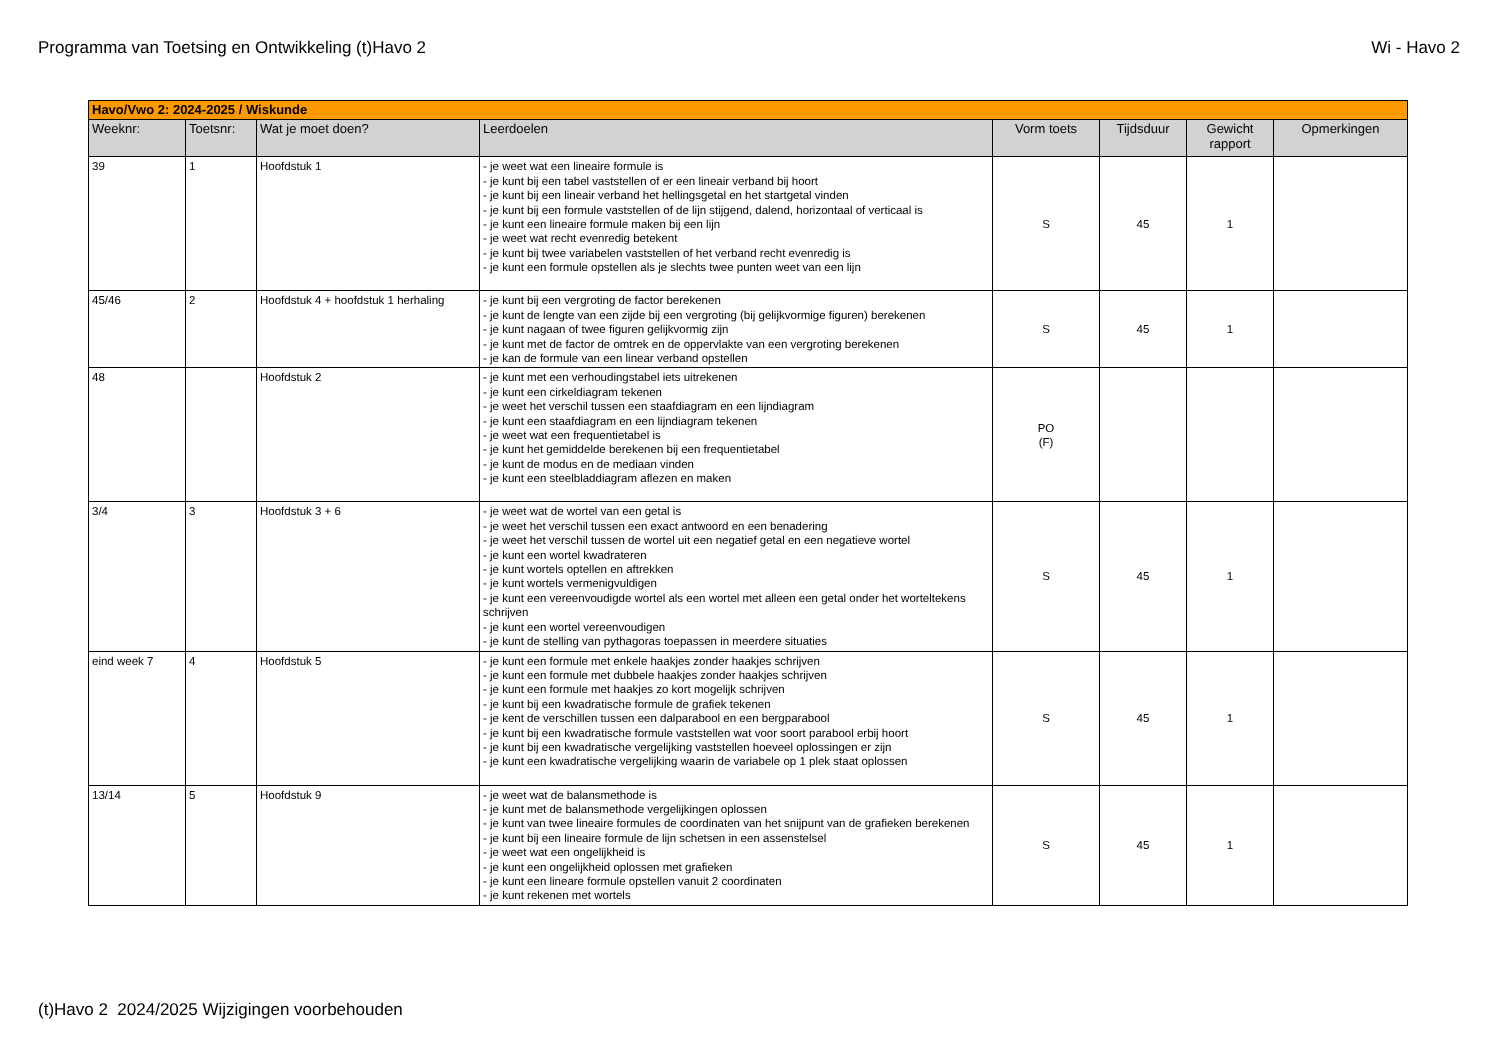Programma van Toetsing en Ontwikkeling (t)Havo 2 Wi - Havo 2
| Havo/Vwo 2: 2024-2025 / Wiskunde | | | | | | | |
| Weeknr: | Toetsnr: | Wat je moet doen? | Leerdoelen | Vorm toets | Tijdsduur | Gewicht rapport | Opmerkingen |
| 39 | 1 | Hoofdstuk 1 | - je weet wat een lineaire formule is - je kunt bij een tabel vaststellen of er een lineair verband bij hoort - je kunt bij een lineair verband het hellingsgetal en het startgetal vinden - je kunt bij een formule vaststellen of de lijn stijgend, dalend, horizontaal of verticaal is - je kunt een lineaire formule maken bij een lijn - je weet wat recht evenredig betekent - je kunt bij twee variabelen vaststellen of het verband recht evenredig is - je kunt een formule opstellen als je slechts twee punten weet van een lijn | S | 45 | 1 | |
| 45/46 | 2 | Hoofdstuk 4 + hoofdstuk 1 herhaling | - je kunt bij een vergroting de factor berekenen - je kunt de lengte van een zijde bij een vergroting (bij gelijkvormige figuren) berekenen - je kunt nagaan of twee figuren gelijkvormig zijn - je kunt met de factor de omtrek en de oppervlakte van een vergroting berekenen - je kan de formule van een linear verband opstellen | S | 45 | 1 | |
| 48 | | Hoofdstuk 2 | - je kunt met een verhoudingstabel iets uitrekenen - je kunt een cirkeldiagram tekenen - je weet het verschil tussen een staafdiagram en een lijndiagram - je kunt een staafdiagram en een lijndiagram tekenen - je weet wat een frequentietabel is - je kunt het gemiddelde berekenen bij een frequentietabel - je kunt de modus en de mediaan vinden - je kunt een steelbladdiagram aflezen en maken | PO (F) | | | |
| 3/4 | 3 | Hoofdstuk 3 + 6 | - je weet wat de wortel van een getal is - je weet het verschil tussen een exact antwoord en een benadering - je weet het verschil tussen de wortel uit een negatief getal en een negatieve wortel - je kunt een wortel kwadrateren - je kunt wortels optellen en aftrekken - je kunt wortels vermenigvuldigen - je kunt een vereenvoudigde wortel als een wortel met alleen een getal onder het worteltekens schrijven - je kunt een wortel vereenvoudigen - je kunt de stelling van pythagoras toepassen in meerdere situaties | S | 45 | 1 | |
| eind week 7 | 4 | Hoofdstuk 5 | - je kunt een formule met enkele haakjes zonder haakjes schrijven - je kunt een formule met dubbele haakjes zonder haakjes schrijven - je kunt een formule met haakjes zo kort mogelijk schrijven - je kunt bij een kwadratische formule de grafiek tekenen - je kent de verschillen tussen een dalparabool en een bergparabool - je kunt bij een kwadratische formule vaststellen wat voor soort parabool erbij hoort - je kunt bij een kwadratische vergelijking vaststellen hoeveel oplossingen er zijn - je kunt een kwadratische vergelijking waarin de variabele op 1 plek staat oplossen | S | 45 | 1 | |
| 13/14 | 5 | Hoofdstuk 9 | - je weet wat de balansmethode is - je kunt met de balansmethode vergelijkingen oplossen - je kunt van twee lineaire formules de coordinaten van het snijpunt van de grafieken berekenen - je kunt bij een lineaire formule de lijn schetsen in een assenstelsel - je weet wat een ongelijkheid is - je kunt een ongelijkheid oplossen met grafieken - je kunt een lineare formule opstellen vanuit 2 coordinaten - je kunt rekenen met wortels | S | 45 | 1 | |
(t)Havo 2 2024/2025 Wijzigingen voorbehouden